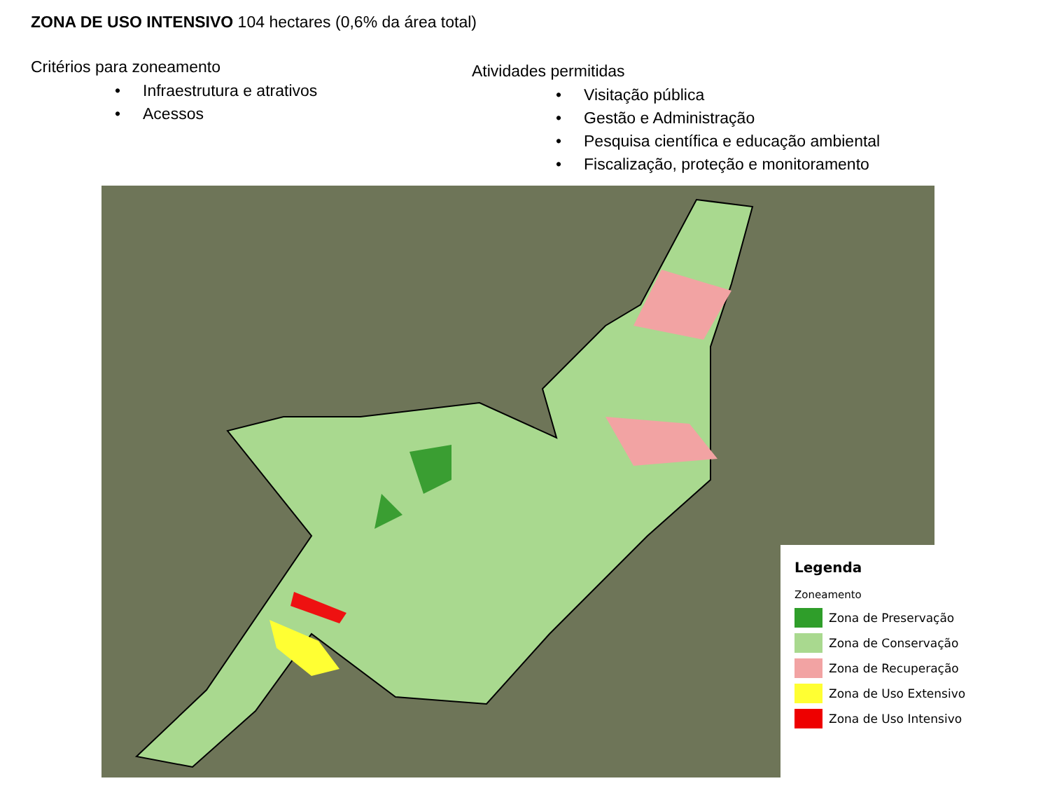ZONA DE USO INTENSIVO 104 hectares (0,6% da área total)
Critérios para zoneamento
• Infraestrutura e atrativos
• Acessos
Atividades permitidas
• Visitação pública
• Gestão e Administração
• Pesquisa científica e educação ambiental
• Fiscalização, proteção e monitoramento
Legenda
Zoneamento
Zona de Preservação
Zona de Conservação
Zona de Recuperação
Zona de Uso Extensivo
Zona de Uso Intensivo